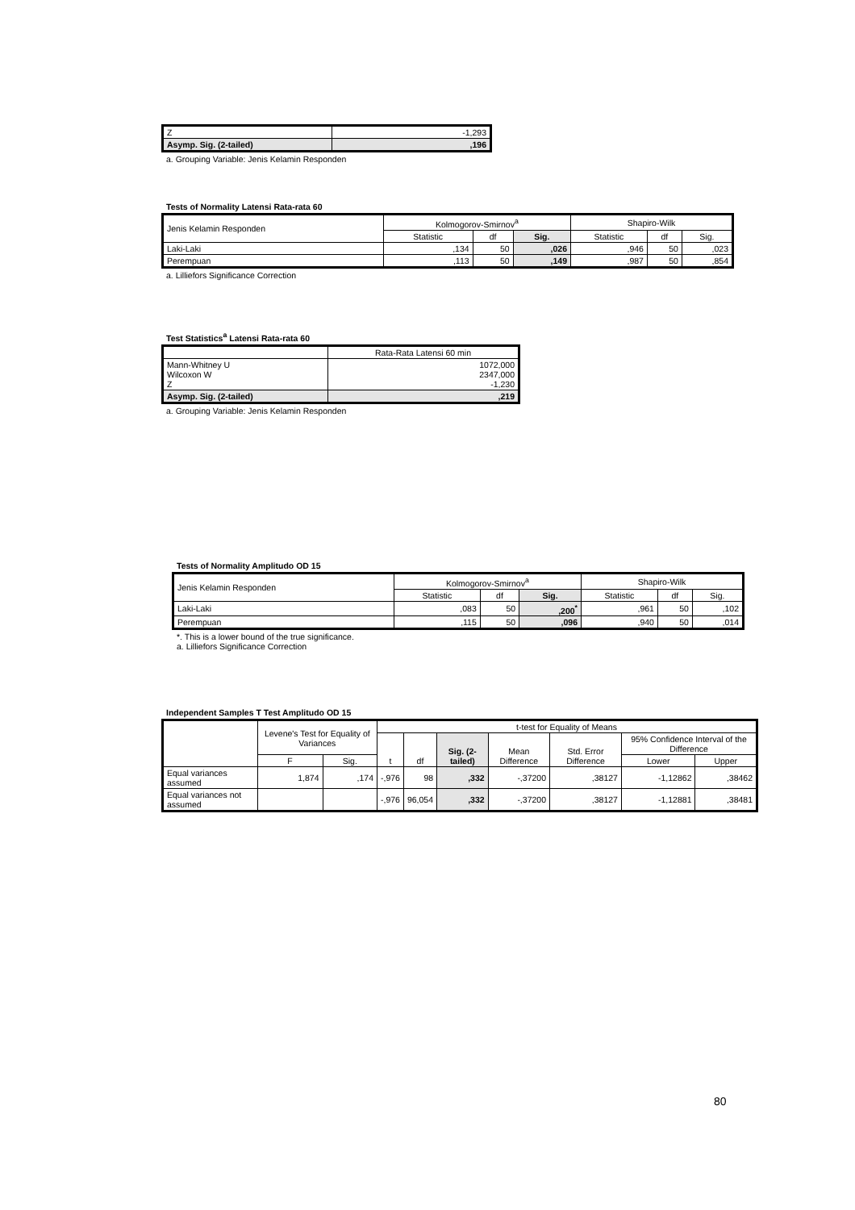| Z | -1,293 |
| Asymp. Sig. (2-tailed) | ,196 |
a. Grouping Variable: Jenis Kelamin Responden
Tests of Normality Latensi Rata-rata 60
| Jenis Kelamin Responden | Kolmogorov-Smirnov<sup>a</sup> | | | Shapiro-Wilk | | |
| --- | --- | --- | --- | --- | --- | --- |
| | Statistic | df | Sig. | Statistic | df | Sig. |
| Laki-Laki | ,134 | 50 | ,026 | ,946 | 50 | ,023 |
| Perempuan | ,113 | 50 | ,149 | ,987 | 50 | ,854 |
a. Lilliefors Significance Correction
Test Statistics<sup>a</sup> Latensi Rata-rata 60
| | Rata-Rata Latensi 60 min |
| Mann-Whitney U Wilcoxon W Z | 1072,000 2347,000 -1,230 |
| Asymp. Sig. (2-tailed) | ,219 |
a. Grouping Variable: Jenis Kelamin Responden
Tests of Normality Amplitudo OD 15
| Jenis Kelamin Responden | Kolmogorov-Smirnov<sup>a</sup> | | | Shapiro-Wilk | | |
| --- | --- | --- | --- | --- | --- | --- |
| | Statistic | df | Sig. | Statistic | df | Sig. |
| Laki-Laki | ,083 | 50 | ,200<sup>*</sup> | ,961 | 50 | ,102 |
| Perempuan | ,115 | 50 | ,096 | ,940 | 50 | ,014 |
*. This is a lower bound of the true significance.
a. Lilliefors Significance Correction
Independent Samples T Test Amplitudo OD 15
| | Levene's Test for Equality of Variances | | t-test for Equality of Means | | | | | | |
| --- | --- | --- | --- | --- | --- | --- | --- | --- | --- |
| | | | t | df | Sig. (2-tailed) | Mean Difference | Std. Error Difference | 95% Confidence Interval of the Difference | |
| | F | Sig. | | | | | | Lower | Upper |
| Equal variances assumed | 1,874 | ,174 | -,976 | 98 | ,332 | -,37200 | ,38127 | -1,12862 | ,38462 |
| Equal variances not assumed | | | -,976 | 96,054 | ,332 | -,37200 | ,38127 | -1,12881 | ,38481 |
80